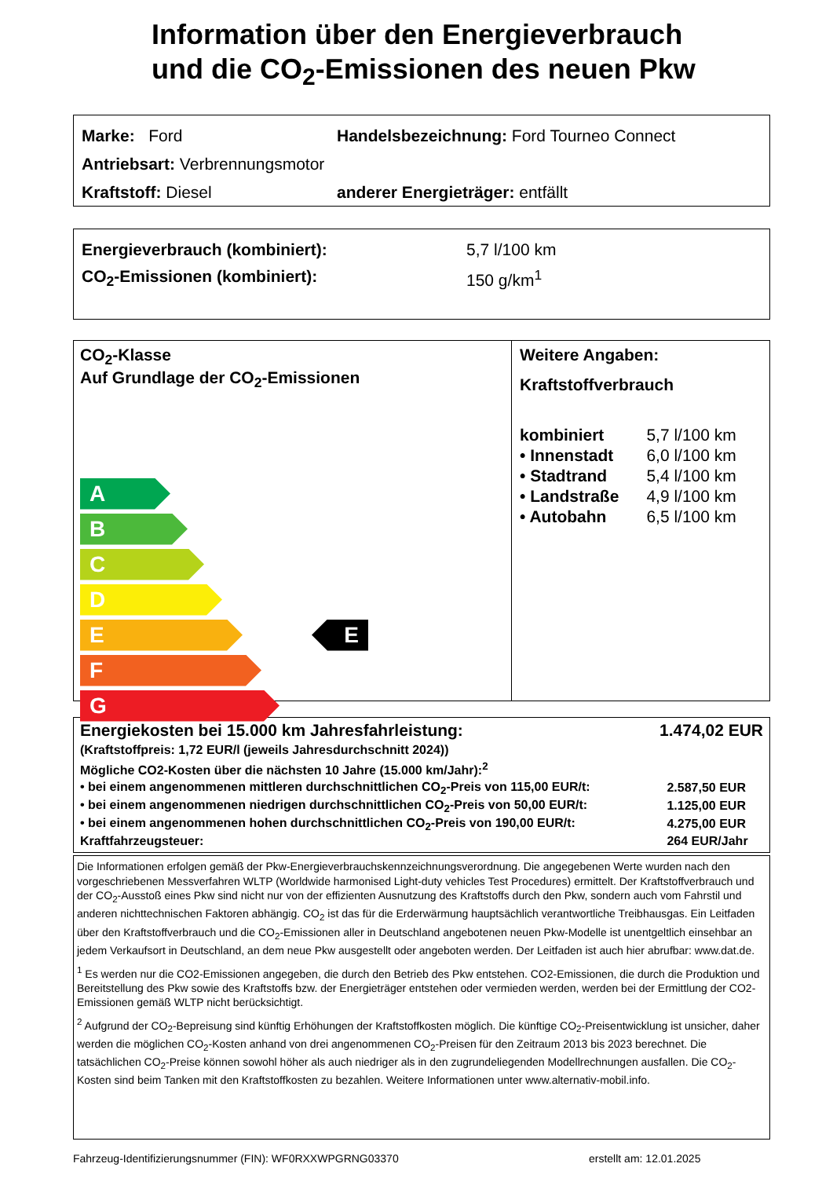Information über den Energieverbrauch
und die CO<sub>2</sub>-Emissionen des neuen Pkw
Marke: Ford
Handelsbezeichnung: Ford Tourneo Connect
Antriebsart: Verbrennungsmotor
Kraftstoff: Diesel
anderer Energieträger: entfällt
Energieverbrauch (kombiniert): 5,7 l/100 km
CO<sub>2</sub>-Emissionen (kombiniert): 150 g/km<sup>1</sup>
CO<sub>2</sub>-Klasse
Auf Grundlage der CO<sub>2</sub>-Emissionen
A
B
C
D
E E
F
G
Weitere Angaben:
Kraftstoffverbrauch
| kombiniert | 5,7 l/100 km |
| • Innenstadt | 6,0 l/100 km |
| • Stadtrand | 5,4 l/100 km |
| • Landstraße | 4,9 l/100 km |
| • Autobahn | 6,5 l/100 km |
Energiekosten bei 15.000 km Jahresfahrleistung: 1.474,02 EUR
(Kraftstoffpreis: 1,72 EUR/l (jeweils Jahresdurchschnitt 2024))
Mögliche CO2-Kosten über die nächsten 10 Jahre (15.000 km/Jahr):<sup>2</sup>
| • bei einem angenommenen mittleren durchschnittlichen CO<sub>2</sub>-Preis von 115,00 EUR/t: | 2.587,50 EUR |
| • bei einem angenommenen niedrigen durchschnittlichen CO<sub>2</sub>-Preis von 50,00 EUR/t: | 1.125,00 EUR |
| • bei einem angenommenen hohen durchschnittlichen CO<sub>2</sub>-Preis von 190,00 EUR/t: | 4.275,00 EUR |
| Kraftfahrzeugsteuer: | 264 EUR/Jahr |
Die Informationen erfolgen gemäß der Pkw-Energieverbrauchskennzeichnungsverordnung. Die angegebenen Werte wurden nach den vorgeschriebenen Messverfahren WLTP (Worldwide harmonised Light-duty vehicles Test Procedures) ermittelt. Der Kraftstoffverbrauch und der CO<sub>2</sub>-Ausstoß eines Pkw sind nicht nur von der effizienten Ausnutzung des Kraftstoffs durch den Pkw, sondern auch vom Fahrstil und anderen nichttechnischen Faktoren abhängig. CO<sub>2</sub> ist das für die Erderwärmung hauptsächlich verantwortliche Treibhausgas. Ein Leitfaden über den Kraftstoffverbrauch und die CO<sub>2</sub>-Emissionen aller in Deutschland angebotenen neuen Pkw-Modelle ist unentgeltlich einsehbar an jedem Verkaufsort in Deutschland, an dem neue Pkw ausgestellt oder angeboten werden. Der Leitfaden ist auch hier abrufbar: www.dat.de.
<sup>1</sup> Es werden nur die CO2-Emissionen angegeben, die durch den Betrieb des Pkw entstehen. CO2-Emissionen, die durch die Produktion und Bereitstellung des Pkw sowie des Kraftstoffs bzw. der Energieträger entstehen oder vermieden werden, werden bei der Ermittlung der CO2-Emissionen gemäß WLTP nicht berücksichtigt.
<sup>2</sup> Aufgrund der CO<sub>2</sub>-Bepreisung sind künftig Erhöhungen der Kraftstoffkosten möglich. Die künftige CO<sub>2</sub>-Preisentwicklung ist unsicher, daher werden die möglichen CO<sub>2</sub>-Kosten anhand von drei angenommenen CO<sub>2</sub>-Preisen für den Zeitraum 2013 bis 2023 berechnet. Die tatsächlichen CO<sub>2</sub>-Preise können sowohl höher als auch niedriger als in den zugrundeliegenden Modellrechnungen ausfallen. Die CO<sub>2</sub>-Kosten sind beim Tanken mit den Kraftstoffkosten zu bezahlen. Weitere Informationen unter www.alternativ-mobil.info.
Fahrzeug-Identifizierungsnummer (FIN): WF0RXXWPGRNG03370 erstellt am: 12.01.2025